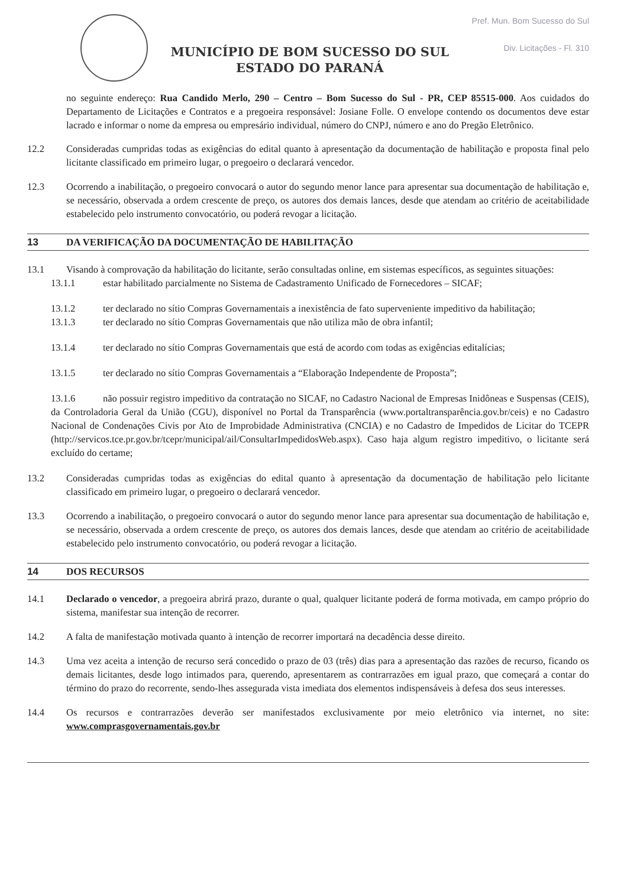MUNICÍPIO DE BOM SUCESSO DO SUL
ESTADO DO PARANÁ
Pref. Mun. Bom Sucesso do Sul
Div. Licitações - Fl. 310
no seguinte endereço: Rua Candido Merlo, 290 – Centro – Bom Sucesso do Sul - PR, CEP 85515-000. Aos cuidados do Departamento de Licitações e Contratos e a pregoeira responsável: Josiane Folle. O envelope contendo os documentos deve estar lacrado e informar o nome da empresa ou empresário individual, número do CNPJ, número e ano do Pregão Eletrônico.
12.2 Consideradas cumpridas todas as exigências do edital quanto à apresentação da documentação de habilitação e proposta final pelo licitante classificado em primeiro lugar, o pregoeiro o declarará vencedor.
12.3 Ocorrendo a inabilitação, o pregoeiro convocará o autor do segundo menor lance para apresentar sua documentação de habilitação e, se necessário, observada a ordem crescente de preço, os autores dos demais lances, desde que atendam ao critério de aceitabilidade estabelecido pelo instrumento convocatório, ou poderá revogar a licitação.
13 DA VERIFICAÇÃO DA DOCUMENTAÇÃO DE HABILITAÇÃO
13.1 Visando à comprovação da habilitação do licitante, serão consultadas online, em sistemas específicos, as seguintes situações:
13.1.1 estar habilitado parcialmente no Sistema de Cadastramento Unificado de Fornecedores – SICAF;
13.1.2 ter declarado no sítio Compras Governamentais a inexistência de fato superveniente impeditivo da habilitação;
13.1.3 ter declarado no sítio Compras Governamentais que não utiliza mão de obra infantil;
13.1.4 ter declarado no sítio Compras Governamentais que está de acordo com todas as exigências editalícias;
13.1.5 ter declarado no sítio Compras Governamentais a “Elaboração Independente de Proposta”;
13.1.6 não possuir registro impeditivo da contratação no SICAF, no Cadastro Nacional de Empresas Inidôneas e Suspensas (CEIS), da Controladoria Geral da União (CGU), disponível no Portal da Transparência (www.portaltransparência.gov.br/ceis) e no Cadastro Nacional de Condenações Civis por Ato de Improbidade Administrativa (CNCIA) e no Cadastro de Impedidos de Licitar do TCEPR (http://servicos.tce.pr.gov.br/tcepr/municipal/ail/ConsultarImpedidosWeb.aspx). Caso haja algum registro impeditivo, o licitante será excluído do certame;
13.2 Consideradas cumpridas todas as exigências do edital quanto à apresentação da documentação de habilitação pelo licitante classificado em primeiro lugar, o pregoeiro o declarará vencedor.
13.3 Ocorrendo a inabilitação, o pregoeiro convocará o autor do segundo menor lance para apresentar sua documentação de habilitação e, se necessário, observada a ordem crescente de preço, os autores dos demais lances, desde que atendam ao critério de aceitabilidade estabelecido pelo instrumento convocatório, ou poderá revogar a licitação.
14 DOS RECURSOS
14.1 Declarado o vencedor, a pregoeira abrirá prazo, durante o qual, qualquer licitante poderá de forma motivada, em campo próprio do sistema, manifestar sua intenção de recorrer.
14.2 A falta de manifestação motivada quanto à intenção de recorrer importará na decadência desse direito.
14.3 Uma vez aceita a intenção de recurso será concedido o prazo de 03 (três) dias para a apresentação das razões de recurso, ficando os demais licitantes, desde logo intimados para, querendo, apresentarem as contrarrazões em igual prazo, que começará a contar do término do prazo do recorrente, sendo-lhes assegurada vista imediata dos elementos indispensáveis à defesa dos seus interesses.
14.4 Os recursos e contrarrazões deverão ser manifestados exclusivamente por meio eletrônico via internet, no site: www.comprasgovernamentais.gov.br